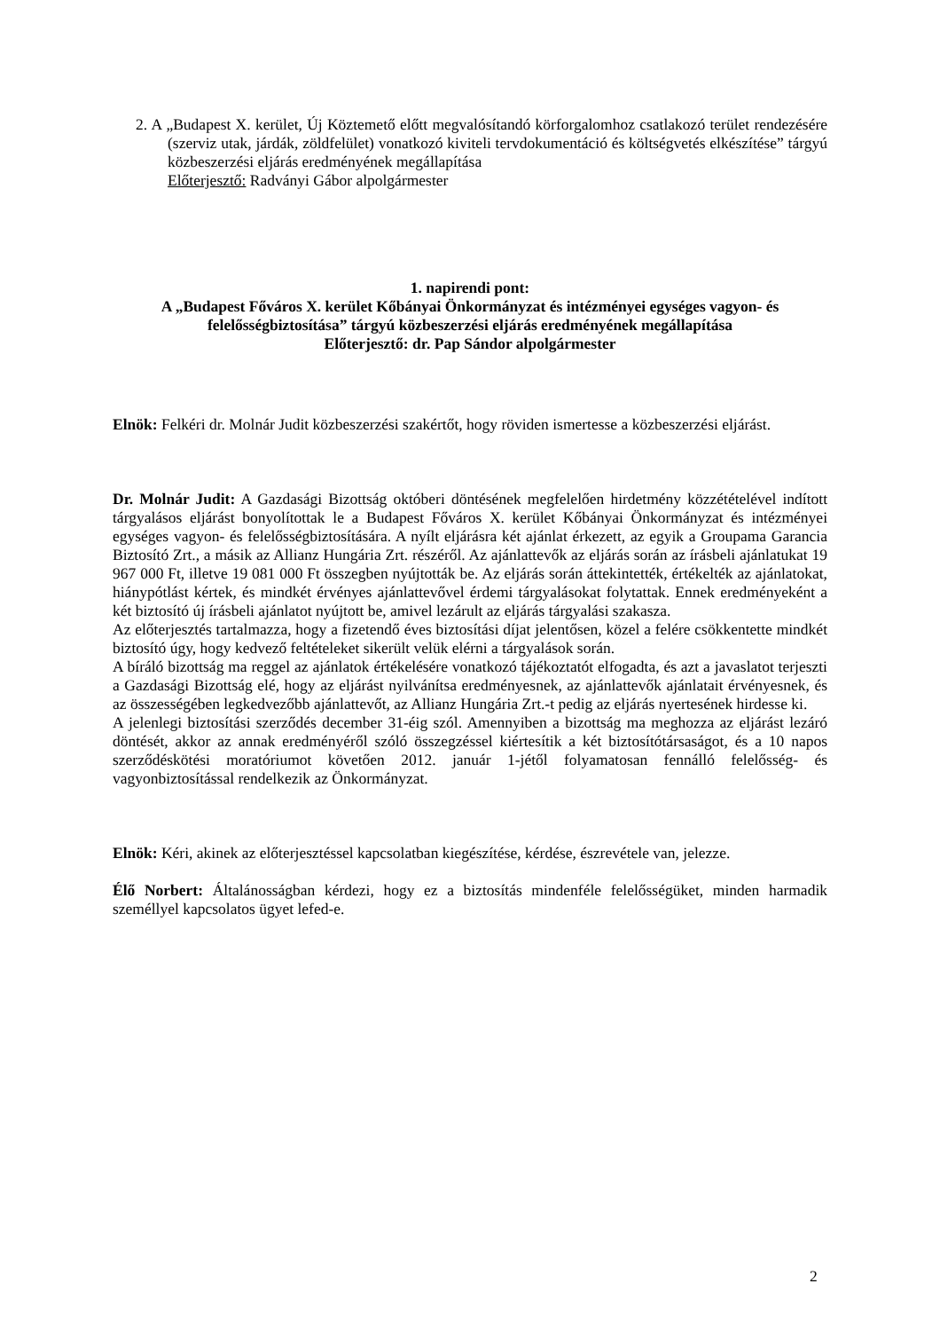2. A „Budapest X. kerület, Új Köztemető előtt megvalósítandó körforgalomhoz csatlakozó terület rendezésére (szerviz utak, járdák, zöldfelület) vonatkozó kiviteli tervdokumentáció és költségvetés elkészítése” tárgyú közbeszerzési eljárás eredményének megállapítása
Előterjesztő: Radványi Gábor alpolgármester
1. napirendi pont:
A „Budapest Főváros X. kerület Kőbányai Önkormányzat és intézményei egységes vagyon- és felelősségbiztosítása” tárgyú közbeszerzési eljárás eredményének megállapítása
Előterjesztő: dr. Pap Sándor alpolgármester
Elnök: Felkéri dr. Molnár Judit közbeszerzési szakértőt, hogy röviden ismertesse a közbeszerzési eljárást.
Dr. Molnár Judit: A Gazdasági Bizottság októberi döntésének megfelelően hirdetmény közzétételével indított tárgyalásos eljárást bonyolítottak le a Budapest Főváros X. kerület Kőbányai Önkormányzat és intézményei egységes vagyon- és felelősségbiztosítására. A nyílt eljárásra két ajánlat érkezett, az egyik a Groupama Garancia Biztosító Zrt., a másik az Allianz Hungária Zrt. részéről. Az ajánlattevők az eljárás során az írásbeli ajánlatukat 19 967 000 Ft, illetve 19 081 000 Ft összegben nyújtották be. Az eljárás során áttekintették, értékelték az ajánlatokat, hiánypótlást kértek, és mindkét érvényes ajánlattevővel érdemi tárgyalásokat folytattak. Ennek eredményeként a két biztosító új írásbeli ajánlatot nyújtott be, amivel lezárult az eljárás tárgyalási szakasza.
Az előterjesztés tartalmazza, hogy a fizetendő éves biztosítási díjat jelentősen, közel a felére csökkentette mindkét biztosító úgy, hogy kedvező feltételeket sikerült velük elérni a tárgyalások során.
A bíráló bizottság ma reggel az ajánlatok értékelésére vonatkozó tájékoztatót elfogadta, és azt a javaslatot terjeszti a Gazdasági Bizottság elé, hogy az eljárást nyilvánítsa eredményesnek, az ajánlattevők ajánlatait érvényesnek, és az összességében legkedvezőbb ajánlattevőt, az Allianz Hungária Zrt.-t pedig az eljárás nyertesének hirdesse ki.
A jelenlegi biztosítási szerződés december 31-éig szól. Amennyiben a bizottság ma meghozza az eljárást lezáró döntését, akkor az annak eredményéről szóló összegzéssel kiértesítik a két biztosítótársaságot, és a 10 napos szerződéskötési moratóriumot követően 2012. január 1-jétől folyamatosan fennálló felelősség- és vagyonbiztosítással rendelkezik az Önkormányzat.
Elnök: Kéri, akinek az előterjesztéssel kapcsolatban kiegészítése, kérdése, észrevétele van, jelezze.
Élő Norbert: Általánosságban kérdezi, hogy ez a biztosítás mindenféle felelősségüket, minden harmadik személlyel kapcsolatos ügyet lefed-e.
2